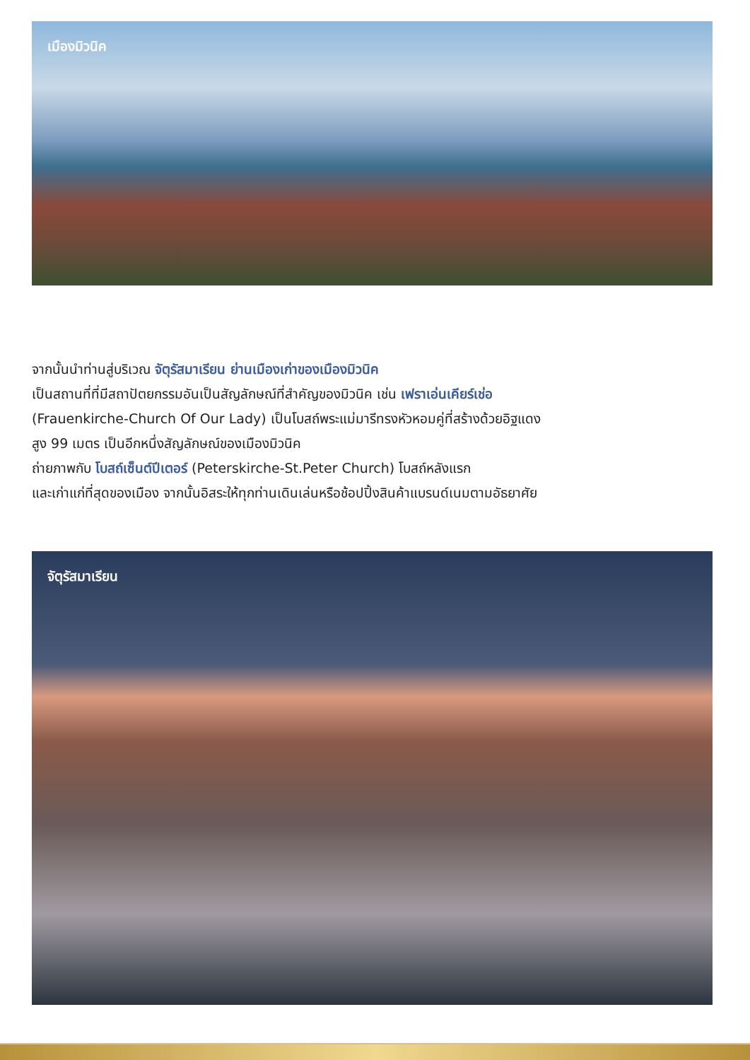เมืองมิวนิค
จากนั้นนำท่านสู่บริเวณ จัตุรัสมาเรียน ย่านเมืองเก่าของเมืองมิวนิค
เป็นสถานที่ที่มีสถาปัตยกรรมอันเป็นสัญลักษณ์ที่สำคัญของมิวนิค เช่น เฟราเอ่นเคียร์เช่อ
(Frauenkirche-Church Of Our Lady) เป็นโบสถ์พระแม่มารีทรงหัวหอมคู่ที่สร้างด้วยอิฐแดง
สูง 99 เมตร เป็นอีกหนึ่งสัญลักษณ์ของเมืองมิวนิค
ถ่ายภาพกับ โบสถ์เซ็นต์ปีเตอร์ (Peterskirche-St.Peter Church) โบสถ์หลังแรก
และเก่าแก่ที่สุดของเมือง จากนั้นอิสระให้ทุกท่านเดินเล่นหรือช้อปปิ้งสินค้าแบรนด์เนมตามอัธยาศัย
จัตุรัสมาเรียน